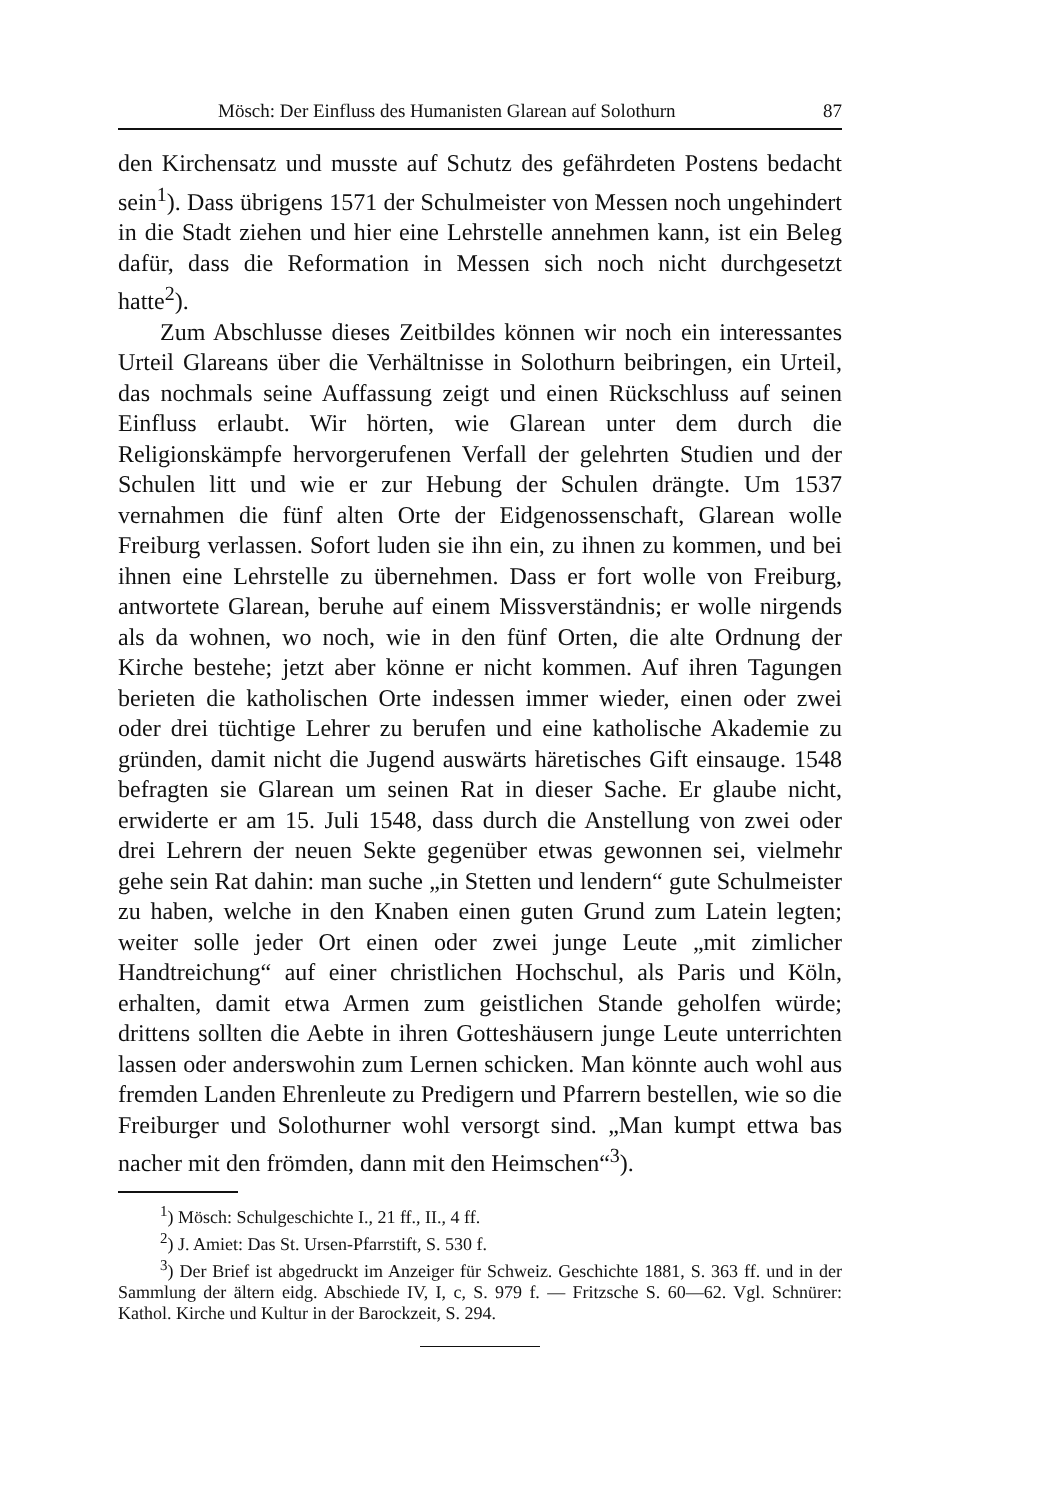Mösch: Der Einfluss des Humanisten Glarean auf Solothurn 87
den Kirchensatz und musste auf Schutz des gefährdeten Postens bedacht sein<sup>1</sup>). Dass übrigens 1571 der Schulmeister von Messen noch ungehindert in die Stadt ziehen und hier eine Lehrstelle annehmen kann, ist ein Beleg dafür, dass die Reformation in Messen sich noch nicht durchgesetzt hatte<sup>2</sup>).
Zum Abschlusse dieses Zeitbildes können wir noch ein interessantes Urteil Glareans über die Verhältnisse in Solothurn beibringen, ein Urteil, das nochmals seine Auffassung zeigt und einen Rückschluss auf seinen Einfluss erlaubt. Wir hörten, wie Glarean unter dem durch die Religionskämpfe hervorgerufenen Verfall der gelehrten Studien und der Schulen litt und wie er zur Hebung der Schulen drängte. Um 1537 vernahmen die fünf alten Orte der Eidgenossenschaft, Glarean wolle Freiburg verlassen. Sofort luden sie ihn ein, zu ihnen zu kommen, und bei ihnen eine Lehrstelle zu übernehmen. Dass er fort wolle von Freiburg, antwortete Glarean, beruhe auf einem Missverständnis; er wolle nirgends als da wohnen, wo noch, wie in den fünf Orten, die alte Ordnung der Kirche bestehe; jetzt aber könne er nicht kommen. Auf ihren Tagungen berieten die katholischen Orte indessen immer wieder, einen oder zwei oder drei tüchtige Lehrer zu berufen und eine katholische Akademie zu gründen, damit nicht die Jugend auswärts häretisches Gift einsauge. 1548 befragten sie Glarean um seinen Rat in dieser Sache. Er glaube nicht, erwiderte er am 15. Juli 1548, dass durch die Anstellung von zwei oder drei Lehrern der neuen Sekte gegenüber etwas gewonnen sei, vielmehr gehe sein Rat dahin: man suche „in Stetten und lendern“ gute Schulmeister zu haben, welche in den Knaben einen guten Grund zum Latein legten; weiter solle jeder Ort einen oder zwei junge Leute „mit zimlicher Handtreichung“ auf einer christlichen Hochschul, als Paris und Köln, erhalten, damit etwa Armen zum geistlichen Stande geholfen würde; drittens sollten die Aebte in ihren Gotteshäusern junge Leute unterrichten lassen oder anderswohin zum Lernen schicken. Man könnte auch wohl aus fremden Landen Ehrenleute zu Predigern und Pfarrern bestellen, wie so die Freiburger und Solothurner wohl versorgt sind. „Man kumpt ettwa bas nacher mit den frömden, dann mit den Heimschen“<sup>3</sup>).
<sup>1</sup>) Mösch: Schulgeschichte I., 21 ff., II., 4 ff.
<sup>2</sup>) J. Amiet: Das St. Ursen-Pfarrstift, S. 530 f.
<sup>3</sup>) Der Brief ist abgedruckt im Anzeiger für Schweiz. Geschichte 1881, S. 363 ff. und in der Sammlung der ältern eidg. Abschiede IV, I, c, S. 979 f. — Fritzsche S. 60—62. Vgl. Schnürer: Kathol. Kirche und Kultur in der Barockzeit, S. 294.